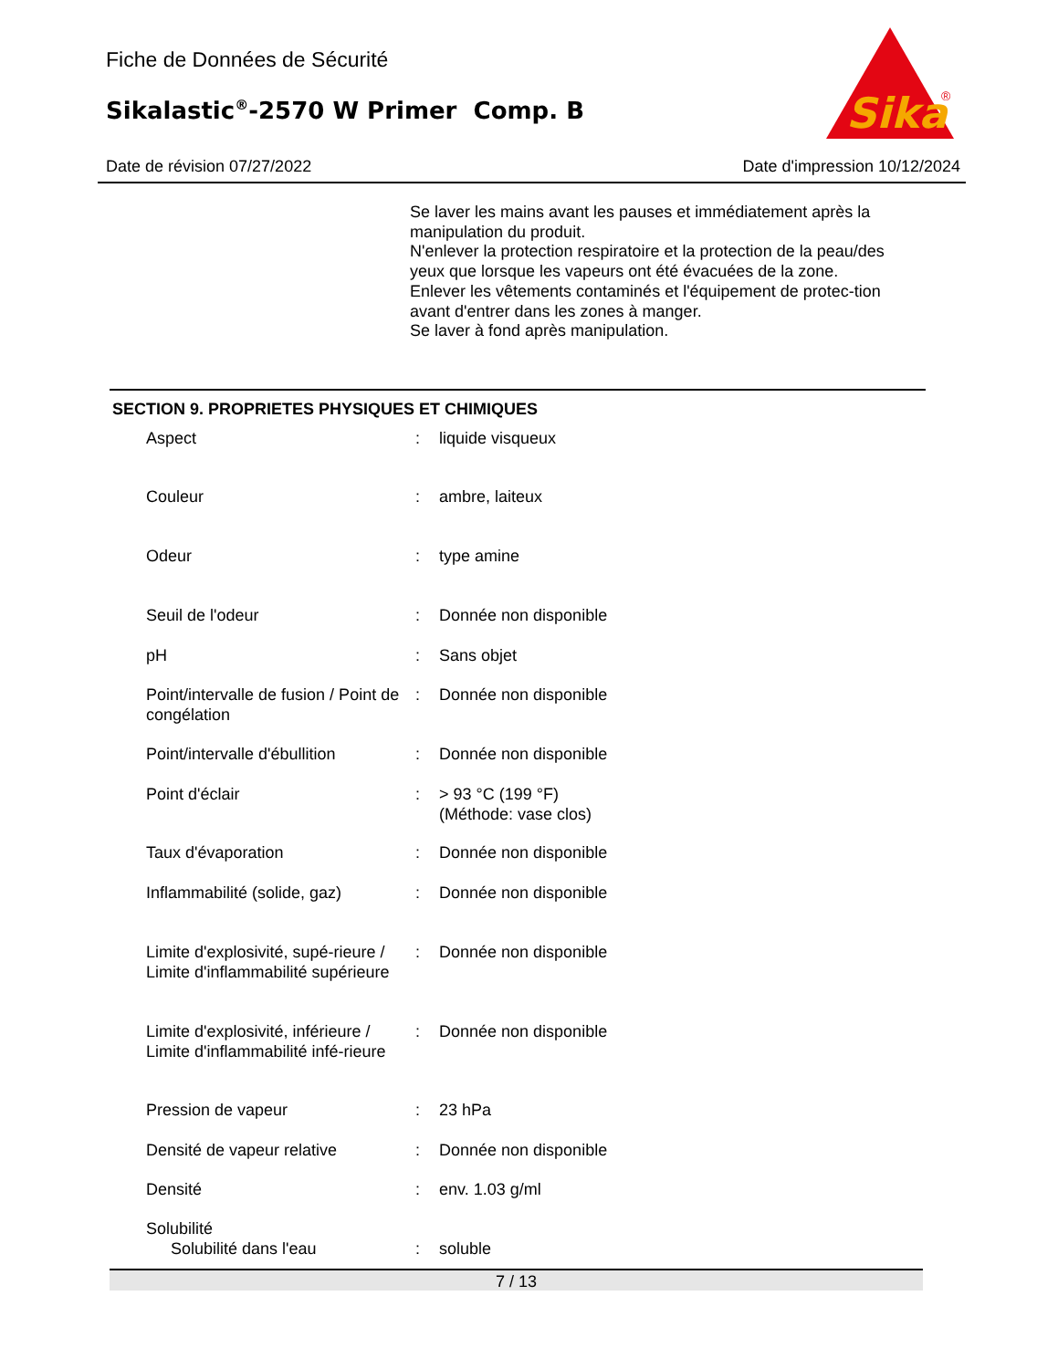Fiche de Données de Sécurité
Sikalastic<sup>®</sup>-2570 W Primer Comp. B
Sika
®
Date de révision 07/27/2022 Date d'impression 10/12/2024
Se laver les mains avant les pauses et immédiatement après la manipulation du produit.
N'enlever la protection respiratoire et la protection de la peau/des yeux que lorsque les vapeurs ont été évacuées de la zone.
Enlever les vêtements contaminés et l'équipement de protec-tion avant d'entrer dans les zones à manger.
Se laver à fond après manipulation.
SECTION 9. PROPRIETES PHYSIQUES ET CHIMIQUES
| Aspect | : | liquide visqueux |
| Couleur | : | ambre, laiteux |
| Odeur | : | type amine |
| Seuil de l'odeur | : | Donnée non disponible |
| pH | : | Sans objet |
| Point/intervalle de fusion / Point de congélation | : | Donnée non disponible |
| Point/intervalle d'ébullition | : | Donnée non disponible |
| Point d'éclair | : | > 93 °C (199 °F) (Méthode: vase clos) |
| Taux d'évaporation | : | Donnée non disponible |
| Inflammabilité (solide, gaz) | : | Donnée non disponible |
| Limite d'explosivité, supé-rieure / Limite d'inflammabilité supérieure | : | Donnée non disponible |
| Limite d'explosivité, inférieure / Limite d'inflammabilité infé-rieure | : | Donnée non disponible |
| Pression de vapeur | : | 23 hPa |
| Densité de vapeur relative | : | Donnée non disponible |
| Densité | : | env. 1.03 g/ml |
| Solubilité | | |
| Solubilité dans l'eau | : | soluble |
7 / 13